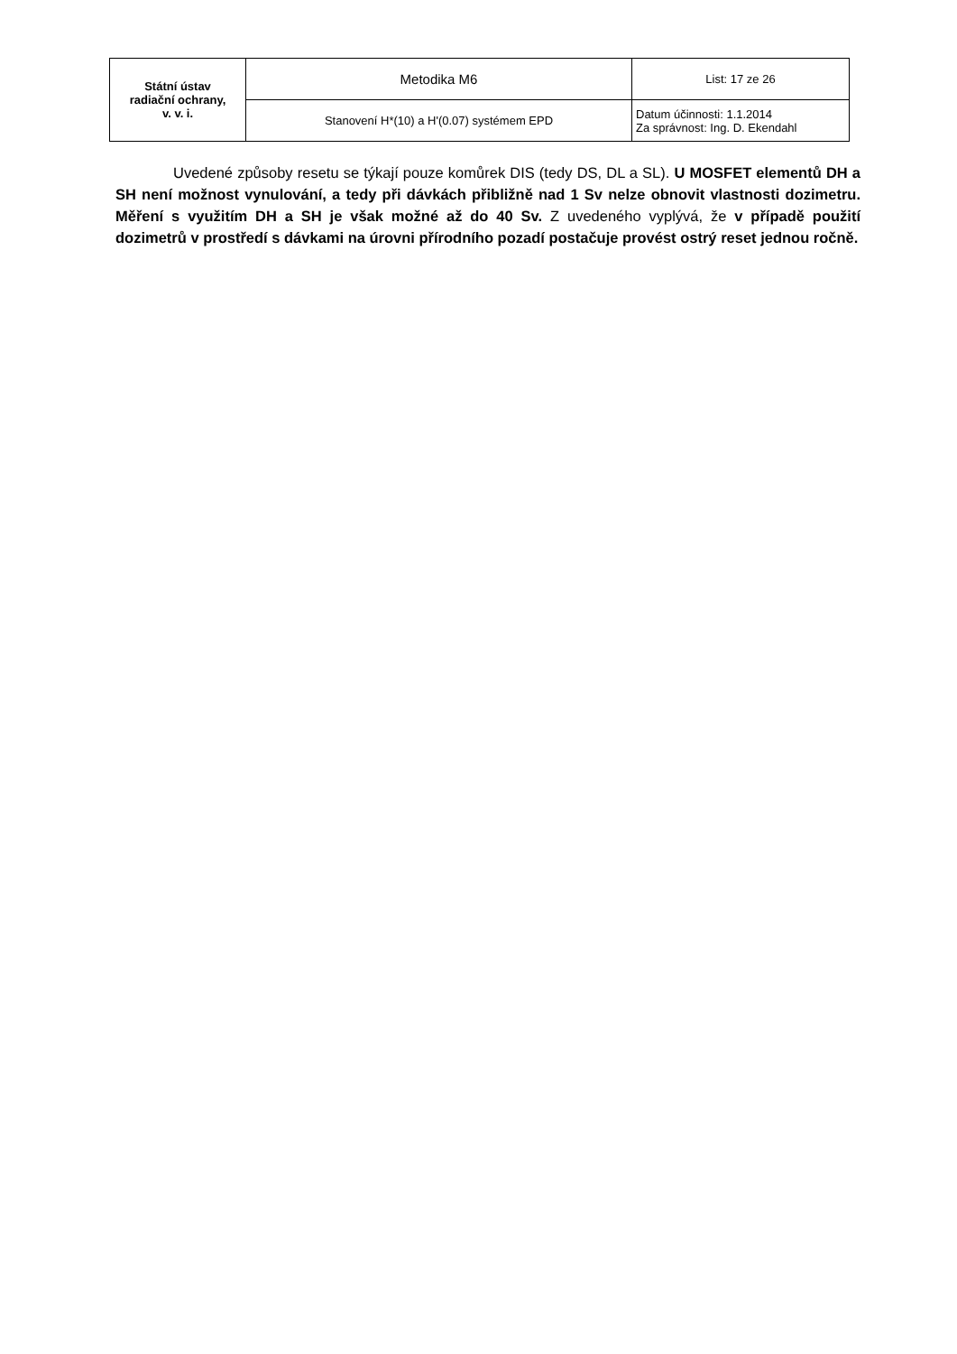| Státní ústav radiační ochrany, v. v. i. | Metodika M6 | List: 17 ze 26 |
| | Stanovení H*(10) a H'(0.07) systémem EPD | Datum účinnosti: 1.1.2014 Za správnost: Ing. D. Ekendahl |
Uvedené způsoby resetu se týkají pouze komůrek DIS (tedy DS, DL a SL). U MOSFET elementů DH a SH není možnost vynulování, a tedy při dávkách přibližně nad 1 Sv nelze obnovit vlastnosti dozimetru. Měření s využitím DH a SH je však možné až do 40 Sv. Z uvedeného vyplývá, že v případě použití dozimetrů v prostředí s dávkami na úrovni přírodního pozadí postačuje provést ostrý reset jednou ročně.